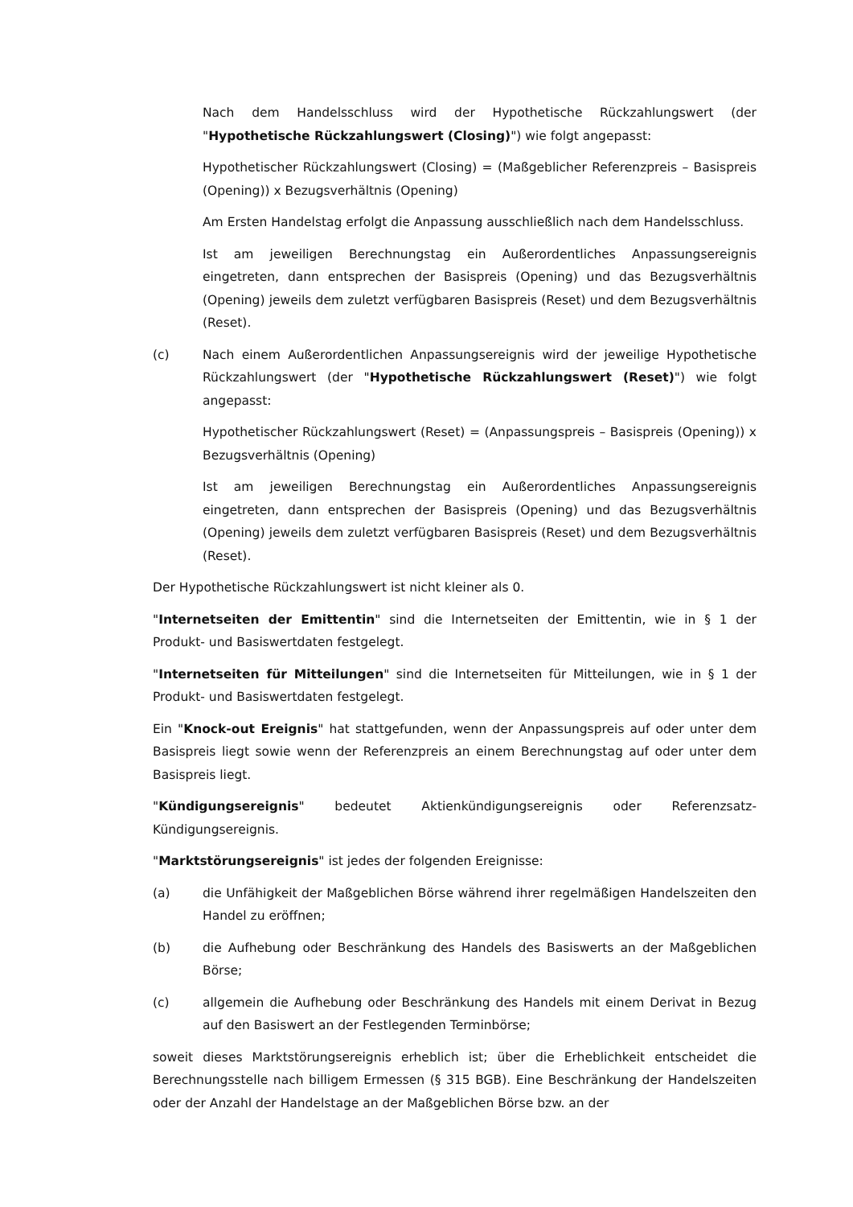Nach dem Handelsschluss wird der Hypothetische Rückzahlungswert (der "Hypothetische Rückzahlungswert (Closing)") wie folgt angepasst:
Hypothetischer Rückzahlungswert (Closing) = (Maßgeblicher Referenzpreis – Basispreis (Opening)) x Bezugsverhältnis (Opening)
Am Ersten Handelstag erfolgt die Anpassung ausschließlich nach dem Handelsschluss.
Ist am jeweiligen Berechnungstag ein Außerordentliches Anpassungsereignis eingetreten, dann entsprechen der Basispreis (Opening) und das Bezugsverhältnis (Opening) jeweils dem zuletzt verfügbaren Basispreis (Reset) und dem Bezugsverhältnis (Reset).
(c) Nach einem Außerordentlichen Anpassungsereignis wird der jeweilige Hypothetische Rückzahlungswert (der "Hypothetische Rückzahlungswert (Reset)") wie folgt angepasst:
Hypothetischer Rückzahlungswert (Reset) = (Anpassungspreis – Basispreis (Opening)) x Bezugsverhältnis (Opening)
Ist am jeweiligen Berechnungstag ein Außerordentliches Anpassungsereignis eingetreten, dann entsprechen der Basispreis (Opening) und das Bezugsverhältnis (Opening) jeweils dem zuletzt verfügbaren Basispreis (Reset) und dem Bezugsverhältnis (Reset).
Der Hypothetische Rückzahlungswert ist nicht kleiner als 0.
"Internetseiten der Emittentin" sind die Internetseiten der Emittentin, wie in § 1 der Produkt- und Basiswertdaten festgelegt.
"Internetseiten für Mitteilungen" sind die Internetseiten für Mitteilungen, wie in § 1 der Produkt- und Basiswertdaten festgelegt.
Ein "Knock-out Ereignis" hat stattgefunden, wenn der Anpassungspreis auf oder unter dem Basispreis liegt sowie wenn der Referenzpreis an einem Berechnungstag auf oder unter dem Basispreis liegt.
"Kündigungsereignis" bedeutet Aktienkündigungsereignis oder Referenzsatz-Kündigungsereignis.
"Marktstörungsereignis" ist jedes der folgenden Ereignisse:
(a) die Unfähigkeit der Maßgeblichen Börse während ihrer regelmäßigen Handelszeiten den Handel zu eröffnen;
(b) die Aufhebung oder Beschränkung des Handels des Basiswerts an der Maßgeblichen Börse;
(c) allgemein die Aufhebung oder Beschränkung des Handels mit einem Derivat in Bezug auf den Basiswert an der Festlegenden Terminbörse;
soweit dieses Marktstörungsereignis erheblich ist; über die Erheblichkeit entscheidet die Berechnungsstelle nach billigem Ermessen (§ 315 BGB). Eine Beschränkung der Handelszeiten oder der Anzahl der Handelstage an der Maßgeblichen Börse bzw. an der